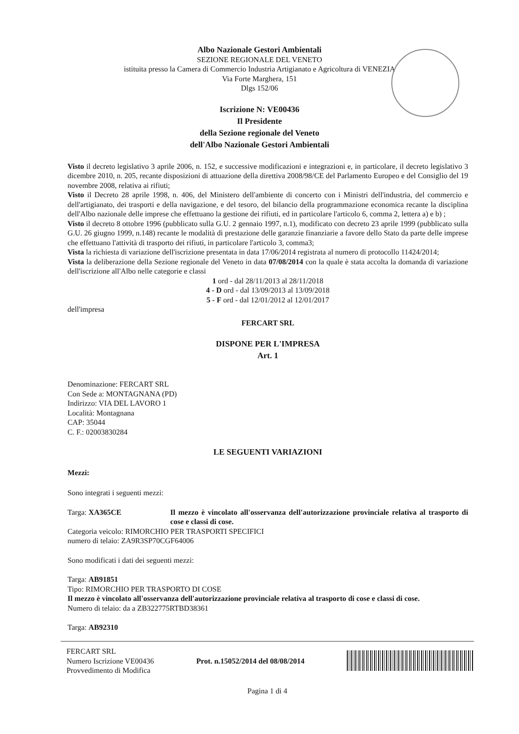Albo Nazionale Gestori Ambientali
SEZIONE REGIONALE DEL VENETO
istituita presso la Camera di Commercio Industria Artigianato e Agricoltura di VENEZIA
Via Forte Marghera, 151
Dlgs 152/06
Iscrizione N: VE00436
Il Presidente
della Sezione regionale del Veneto
dell'Albo Nazionale Gestori Ambientali
Visto il decreto legislativo 3 aprile 2006, n. 152, e successive modificazioni e integrazioni e, in particolare, il decreto legislativo 3 dicembre 2010, n. 205, recante disposizioni di attuazione della direttiva 2008/98/CE del Parlamento Europeo e del Consiglio del 19 novembre 2008, relativa ai rifiuti;
Visto il Decreto 28 aprile 1998, n. 406, del Ministero dell'ambiente di concerto con i Ministri dell'industria, del commercio e dell'artigianato, dei trasporti e della navigazione, e del tesoro, del bilancio della programmazione economica recante la disciplina dell'Albo nazionale delle imprese che effettuano la gestione dei rifiuti, ed in particolare l'articolo 6, comma 2, lettera a) e b) ;
Visto il decreto 8 ottobre 1996 (pubblicato sulla G.U. 2 gennaio 1997, n.1), modificato con decreto 23 aprile 1999 (pubblicato sulla G.U. 26 giugno 1999, n.148) recante le modalità di prestazione delle garanzie finanziarie a favore dello Stato da parte delle imprese che effettuano l'attività di trasporto dei rifiuti, in particolare l'articolo 3, comma3;
Vista la richiesta di variazione dell'iscrizione presentata in data 17/06/2014 registrata al numero di protocollo 11424/2014;
Vista la deliberazione della Sezione regionale del Veneto in data 07/08/2014 con la quale è stata accolta la domanda di variazione dell'iscrizione all'Albo nelle categorie e classi
1 ord - dal 28/11/2013 al 28/11/2018
4 - D ord - dal 13/09/2013 al 13/09/2018
5 - F ord - dal 12/01/2012 al 12/01/2017
dell'impresa
FERCART SRL
DISPONE PER L'IMPRESA
Art. 1
Denominazione: FERCART SRL
Con Sede a: MONTAGNANA (PD)
Indirizzo: VIA DEL LAVORO 1
Località: Montagnana
CAP: 35044
C. F.: 02003830284
LE SEGUENTI VARIAZIONI
Mezzi:
Sono integrati i seguenti mezzi:
Targa: XA365CE Il mezzo è vincolato all'osservanza dell'autorizzazione provinciale relativa al trasporto di cose e classi di cose.
Categoria veicolo: RIMORCHIO PER TRASPORTI SPECIFICI
numero di telaio: ZA9R3SP70CGF64006
Sono modificati i dati dei seguenti mezzi:
Targa: AB91851
Tipo: RIMORCHIO PER TRASPORTO DI COSE
Il mezzo è vincolato all'osservanza dell'autorizzazione provinciale relativa al trasporto di cose e classi di cose.
Numero di telaio: da a ZB322775RTBD38361
Targa: AB92310
FERCART SRL
Numero Iscrizione VE00436
Provvedimento di Modifica
Prot. n.15052/2014 del 08/08/2014
Pagina 1 di 4